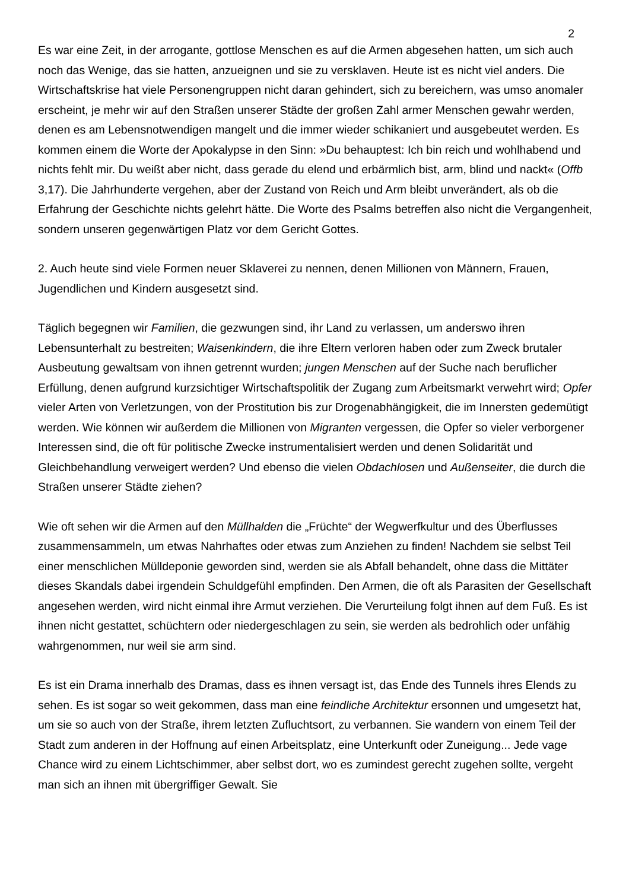2
Es war eine Zeit, in der arrogante, gottlose Menschen es auf die Armen abgesehen hatten, um sich auch noch das Wenige, das sie hatten, anzueignen und sie zu versklaven. Heute ist es nicht viel anders. Die Wirtschaftskrise hat viele Personengruppen nicht daran gehindert, sich zu bereichern, was umso anomaler erscheint, je mehr wir auf den Straßen unserer Städte der großen Zahl armer Menschen gewahr werden, denen es am Lebensnotwendigen mangelt und die immer wieder schikaniert und ausgebeutet werden. Es kommen einem die Worte der Apokalypse in den Sinn: »Du behauptest: Ich bin reich und wohlhabend und nichts fehlt mir. Du weißt aber nicht, dass gerade du elend und erbärmlich bist, arm, blind und nackt« (Offb 3,17). Die Jahrhunderte vergehen, aber der Zustand von Reich und Arm bleibt unverändert, als ob die Erfahrung der Geschichte nichts gelehrt hätte. Die Worte des Psalms betreffen also nicht die Vergangenheit, sondern unseren gegenwärtigen Platz vor dem Gericht Gottes.
2. Auch heute sind viele Formen neuer Sklaverei zu nennen, denen Millionen von Männern, Frauen, Jugendlichen und Kindern ausgesetzt sind.
Täglich begegnen wir Familien, die gezwungen sind, ihr Land zu verlassen, um anderswo ihren Lebensunterhalt zu bestreiten; Waisenkindern, die ihre Eltern verloren haben oder zum Zweck brutaler Ausbeutung gewaltsam von ihnen getrennt wurden; jungen Menschen auf der Suche nach beruflicher Erfüllung, denen aufgrund kurzsichtiger Wirtschaftspolitik der Zugang zum Arbeitsmarkt verwehrt wird; Opfer vieler Arten von Verletzungen, von der Prostitution bis zur Drogenabhängigkeit, die im Innersten gedemütigt werden. Wie können wir außerdem die Millionen von Migranten vergessen, die Opfer so vieler verborgener Interessen sind, die oft für politische Zwecke instrumentalisiert werden und denen Solidarität und Gleichbehandlung verweigert werden? Und ebenso die vielen Obdachlosen und Außenseiter, die durch die Straßen unserer Städte ziehen?
Wie oft sehen wir die Armen auf den Müllhalden die „Früchte“ der Wegwerfkultur und des Überflusses zusammensammeln, um etwas Nahrhaftes oder etwas zum Anziehen zu finden! Nachdem sie selbst Teil einer menschlichen Mülldeponie geworden sind, werden sie als Abfall behandelt, ohne dass die Mittäter dieses Skandals dabei irgendein Schuldgefühl empfinden. Den Armen, die oft als Parasiten der Gesellschaft angesehen werden, wird nicht einmal ihre Armut verziehen. Die Verurteilung folgt ihnen auf dem Fuß. Es ist ihnen nicht gestattet, schüchtern oder niedergeschlagen zu sein, sie werden als bedrohlich oder unfähig wahrgenommen, nur weil sie arm sind.
Es ist ein Drama innerhalb des Dramas, dass es ihnen versagt ist, das Ende des Tunnels ihres Elends zu sehen. Es ist sogar so weit gekommen, dass man eine feindliche Architektur ersonnen und umgesetzt hat, um sie so auch von der Straße, ihrem letzten Zufluchtsort, zu verbannen. Sie wandern von einem Teil der Stadt zum anderen in der Hoffnung auf einen Arbeitsplatz, eine Unterkunft oder Zuneigung... Jede vage Chance wird zu einem Lichtschimmer, aber selbst dort, wo es zumindest gerecht zugehen sollte, vergeht man sich an ihnen mit übergriffiger Gewalt. Sie